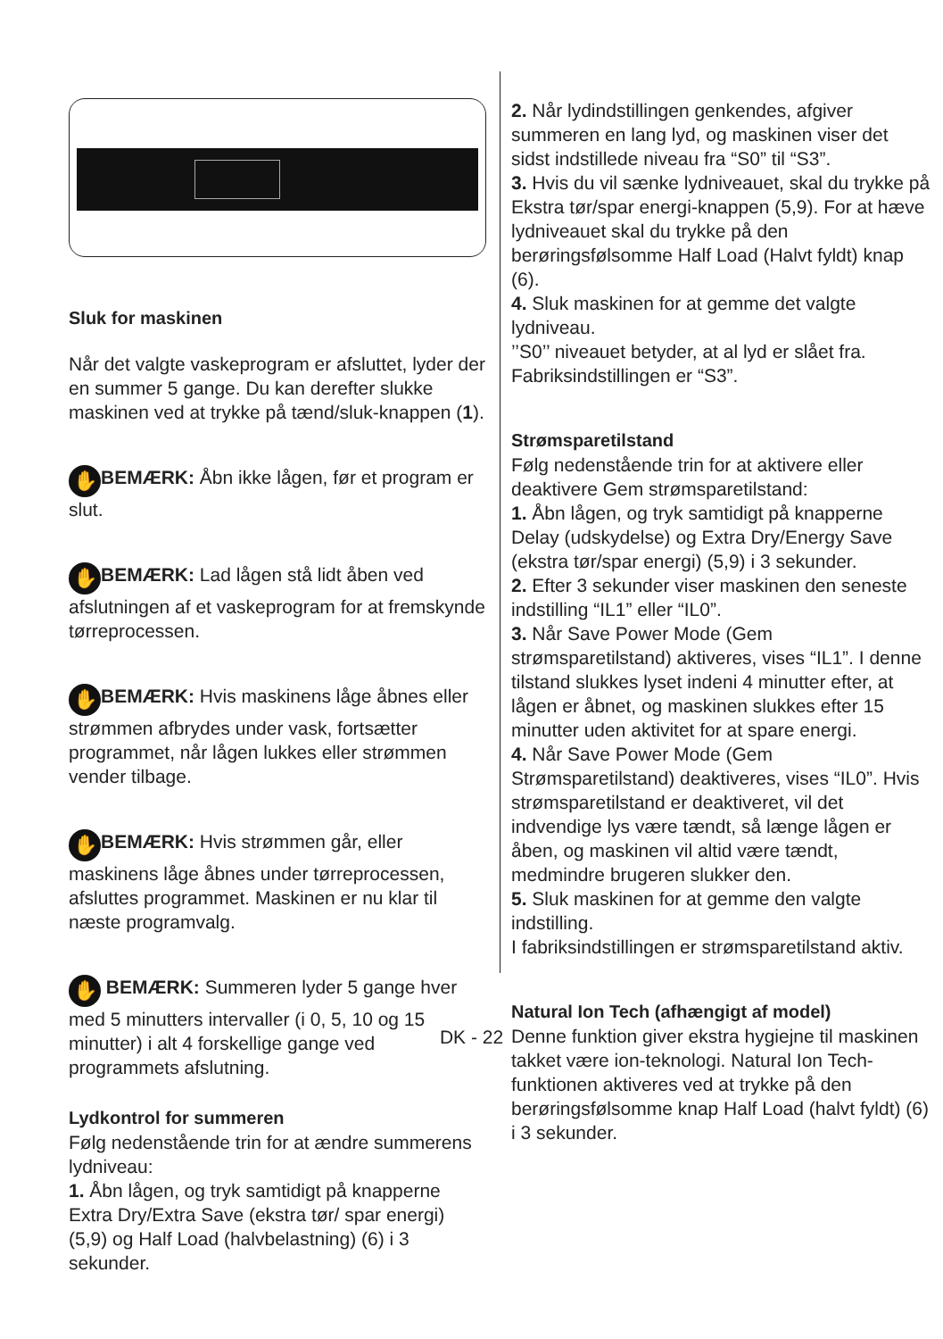Sluk for maskinen
Når det valgte vaskeprogram er afsluttet, lyder der en summer 5 gange. Du kan derefter slukke maskinen ved at trykke på tænd/sluk-knappen (1).
✋ BEMÆRK: Åbn ikke lågen, før et program er slut.
✋ BEMÆRK: Lad lågen stå lidt åben ved afslutningen af et vaskeprogram for at fremskynde tørreprocessen.
✋ BEMÆRK: Hvis maskinens låge åbnes eller strømmen afbrydes under vask, fortsætter programmet, når lågen lukkes eller strømmen vender tilbage.
✋ BEMÆRK: Hvis strømmen går, eller maskinens låge åbnes under tørreprocessen, afsluttes programmet. Maskinen er nu klar til næste programvalg.
✋ BEMÆRK: Summeren lyder 5 gange hver med 5 minutters intervaller (i 0, 5, 10 og 15 minutter) i alt 4 forskellige gange ved programmets afslutning.
Lydkontrol for summeren
Følg nedenstående trin for at ændre summerens lydniveau:
1. Åbn lågen, og tryk samtidigt på knapperne Extra Dry/Extra Save (ekstra tør/ spar energi) (5,9) og Half Load (halvbelastning) (6) i 3 sekunder.
2. Når lydindstillingen genkendes, afgiver summeren en lang lyd, og maskinen viser det sidst indstillede niveau fra “S0” til “S3”.
3. Hvis du vil sænke lydniveauet, skal du trykke på Ekstra tør/spar energi-knappen (5,9). For at hæve lydniveauet skal du trykke på den berøringsfølsomme Half Load (Halvt fyldt) knap (6).
4. Sluk maskinen for at gemme det valgte lydniveau.
’’S0’’ niveauet betyder, at al lyd er slået fra. Fabriksindstillingen er “S3”.
Strømsparetilstand
Følg nedenstående trin for at aktivere eller deaktivere Gem strømsparetilstand:
1. Åbn lågen, og tryk samtidigt på knapperne Delay (udskydelse) og Extra Dry/Energy Save (ekstra tør/spar energi) (5,9) i 3 sekunder.
2. Efter 3 sekunder viser maskinen den seneste indstilling “IL1” eller “IL0”.
3. Når Save Power Mode (Gem strømsparetilstand) aktiveres, vises “IL1”. I denne tilstand slukkes lyset indeni 4 minutter efter, at lågen er åbnet, og maskinen slukkes efter 15 minutter uden aktivitet for at spare energi.
4. Når Save Power Mode (Gem Strømsparetilstand) deaktiveres, vises “IL0”. Hvis strømsparetilstand er deaktiveret, vil det indvendige lys være tændt, så længe lågen er åben, og maskinen vil altid være tændt, medmindre brugeren slukker den.
5. Sluk maskinen for at gemme den valgte indstilling.
I fabriksindstillingen er strømsparetilstand aktiv.
Natural Ion Tech (afhængigt af model)
Denne funktion giver ekstra hygiejne til maskinen takket være ion-teknologi. Natural Ion Tech-funktionen aktiveres ved at trykke på den berøringsfølsomme knap Half Load (halvt fyldt) (6) i 3 sekunder.
DK - 22